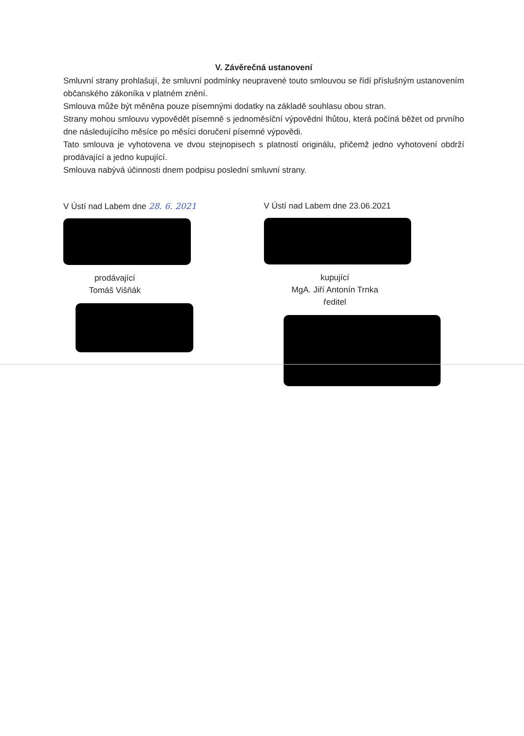V. Závěrečná ustanovení
Smluvní strany prohlašují, že smluvní podmínky neupravené touto smlouvou se řídí příslušným ustanovením občanského zákoníka v platném znění.
Smlouva může být měněna pouze písemnými dodatky na základě souhlasu obou stran.
Strany mohou smlouvu vypovědět písemně s jednoměsíční výpovědní lhůtou, která počíná běžet od prvního dne následujícího měsíce po měsíci doručení písemné výpovědi.
Tato smlouva je vyhotovena ve dvou stejnopisech s platností originálu, přičemž jedno vyhotovení obdrží prodávající a jedno kupující.
Smlouva nabývá účinnosti dnem podpisu poslední smluvní strany.
V Ústí nad Labem dne 28. 6. 2021
prodávající
Tomáš Višňák
V Ústí nad Labem dne 23.06.2021
kupující
MgA. Jiří Antonín Trnka
ředitel